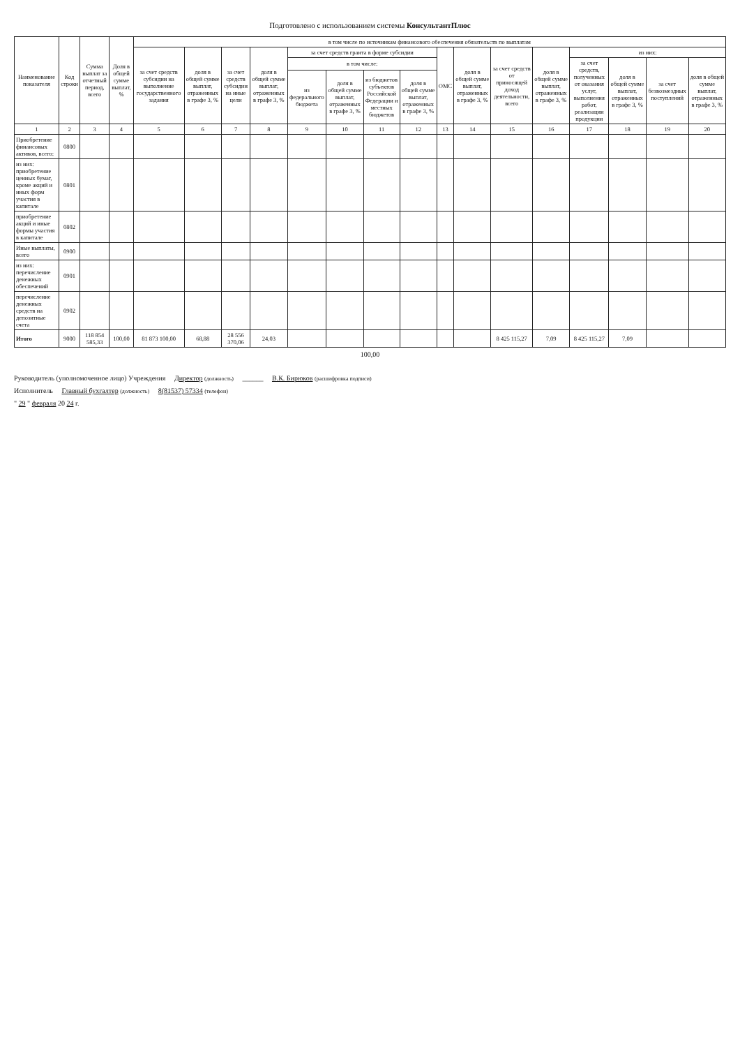Подготовлено с использованием системы КонсультантПлюс
| Наименование показателя | Код строки | Сумма выплат за отчетный период, всего | Доля в общей сумме выплат, % | в том числе по источникам финансового обеспечения обязательств по выплатам | | | | | | | | | | | | | | | |
| --- | --- | --- | --- | --- | --- | --- | --- | --- | --- | --- | --- | --- | --- | --- | --- | --- | --- | --- | --- |
| | | | | за счет средств субсидии на выполнение государственного задания | доля в общей сумме выплат, отраженных в графе 3, % | за счет средств субсидии на иные цели | доля в общей сумме выплат, отраженных в графе 3, % | за счет средств гранта в форме субсидии | | | | ОМС | доля в общей сумме выплат, отраженных в графе 3, % | за счет средств от приносящей доход деятельности, всего | доля в общей сумме выплат, отраженных в графе 3, % | из них: | | | |
| | | | | | | | | в том числе: | | | | | | | | за счет средств, полученных от оказания услуг, выполнения работ, реализации продукции | доля в общей сумме выплат, отраженных в графе 3, % | за счет безвозмездных поступлений | доля в общей сумме выплат, отраженных в графе 3, % |
| | | | | | | | | из федерального бюджета | доля в общей сумме выплат, отраженных в графе 3, % | из бюджетов субъектов Российской Федерации и местных бюджетов | доля в общей сумме выплат, отраженных в графе 3, % | | | | | | | | |
| 1 | 2 | 3 | 4 | 5 | 6 | 7 | 8 | 9 | 10 | 11 | 12 | 13 | 14 | 15 | 16 | 17 | 18 | 19 | 20 |
| Приобретение финансовых активов, всего: | 0800 | | | | | | | | | | | | | | | | | | |
| из них: приобретение ценных бумаг, кроме акций и иных форм участия в капитале | 0801 | | | | | | | | | | | | | | | | | | |
| приобретение акций и иные формы участия в капитале | 0802 | | | | | | | | | | | | | | | | | | |
| Иные выплаты, всего | 0900 | | | | | | | | | | | | | | | | | | |
| из них: перечисление денежных обеспечений | 0901 | | | | | | | | | | | | | | | | | | |
| перечисление денежных средств на депозитные счета | 0902 | | | | | | | | | | | | | | | | | | |
| Итого | 9000 | 118 854 585,33 | 100,00 | 81 873 100,00 | 68,88 | 28 556 370,06 | 24,03 | | | | | | | 8 425 115,27 | 7,09 | 8 425 115,27 | 7,09 | | |
100,00
Руководитель (уполномоченное лицо) Учреждения Директор (должность) ______ В.К. Бирюков (расшифровка подписи)
Исполнитель Главный бухгалтер (должность) 8(81537) 57334 (телефон)
" 29 " февраля 20 24 г.